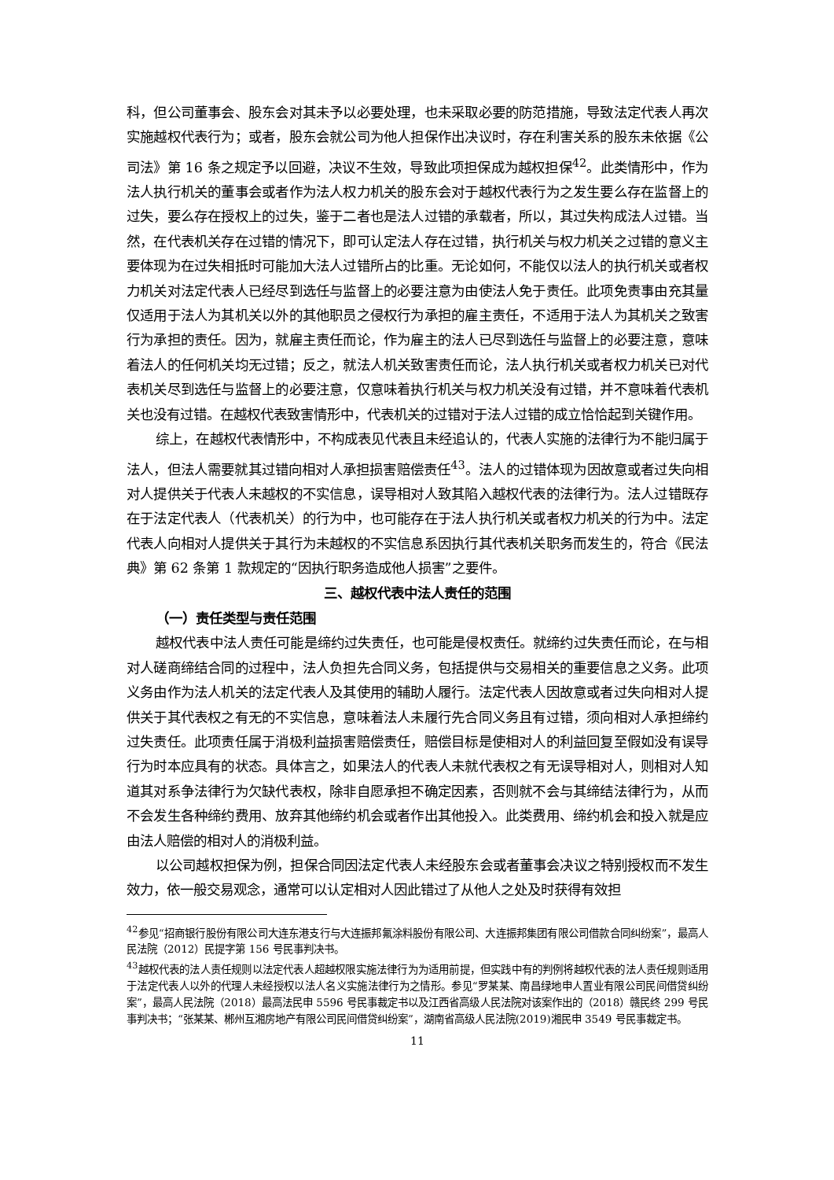科，但公司董事会、股东会对其未予以必要处理，也未采取必要的防范措施，导致法定代表人再次实施越权代表行为；或者，股东会就公司为他人担保作出决议时，存在利害关系的股东未依据《公司法》第 16 条之规定予以回避，决议不生效，导致此项担保成为越权担保<sup>42</sup>。此类情形中，作为法人执行机关的董事会或者作为法人权力机关的股东会对于越权代表行为之发生要么存在监督上的过失，要么存在授权上的过失，鉴于二者也是法人过错的承载者，所以，其过失构成法人过错。当然，在代表机关存在过错的情况下，即可认定法人存在过错，执行机关与权力机关之过错的意义主要体现为在过失相抵时可能加大法人过错所占的比重。无论如何，不能仅以法人的执行机关或者权力机关对法定代表人已经尽到选任与监督上的必要注意为由使法人免于责任。此项免责事由充其量仅适用于法人为其机关以外的其他职员之侵权行为承担的雇主责任，不适用于法人为其机关之致害行为承担的责任。因为，就雇主责任而论，作为雇主的法人已尽到选任与监督上的必要注意，意味着法人的任何机关均无过错；反之，就法人机关致害责任而论，法人执行机关或者权力机关已对代表机关尽到选任与监督上的必要注意，仅意味着执行机关与权力机关没有过错，并不意味着代表机关也没有过错。在越权代表致害情形中，代表机关的过错对于法人过错的成立恰恰起到关键作用。
综上，在越权代表情形中，不构成表见代表且未经追认的，代表人实施的法律行为不能归属于法人，但法人需要就其过错向相对人承担损害赔偿责任<sup>43</sup>。法人的过错体现为因故意或者过失向相对人提供关于代表人未越权的不实信息，误导相对人致其陷入越权代表的法律行为。法人过错既存在于法定代表人（代表机关）的行为中，也可能存在于法人执行机关或者权力机关的行为中。法定代表人向相对人提供关于其行为未越权的不实信息系因执行其代表机关职务而发生的，符合《民法典》第 62 条第 1 款规定的“因执行职务造成他人损害”之要件。
三、越权代表中法人责任的范围
（一）责任类型与责任范围
越权代表中法人责任可能是缔约过失责任，也可能是侵权责任。就缔约过失责任而论，在与相对人磋商缔结合同的过程中，法人负担先合同义务，包括提供与交易相关的重要信息之义务。此项义务由作为法人机关的法定代表人及其使用的辅助人履行。法定代表人因故意或者过失向相对人提供关于其代表权之有无的不实信息，意味着法人未履行先合同义务且有过错，须向相对人承担缔约过失责任。此项责任属于消极利益损害赔偿责任，赔偿目标是使相对人的利益回复至假如没有误导行为时本应具有的状态。具体言之，如果法人的代表人未就代表权之有无误导相对人，则相对人知道其对系争法律行为欠缺代表权，除非自愿承担不确定因素，否则就不会与其缔结法律行为，从而不会发生各种缔约费用、放弃其他缔约机会或者作出其他投入。此类费用、缔约机会和投入就是应由法人赔偿的相对人的消极利益。
以公司越权担保为例，担保合同因法定代表人未经股东会或者董事会决议之特别授权而不发生效力，依一般交易观念，通常可以认定相对人因此错过了从他人之处及时获得有效担
<sup>42</sup> 参见“招商银行股份有限公司大连东港支行与大连振邦氟涂料股份有限公司、大连振邦集团有限公司借款合同纠纷案”，最高人民法院（2012）民提字第 156 号民事判决书。
<sup>43</sup> 越权代表的法人责任规则以法定代表人超越权限实施法律行为为适用前提，但实践中有的判例将越权代表的法人责任规则适用于法定代表人以外的代理人未经授权以法人名义实施法律行为之情形。参见“罗某某、南昌绿地申人置业有限公司民间借贷纠纷案”，最高人民法院（2018）最高法民申 5596 号民事裁定书以及江西省高级人民法院对该案作出的（2018）赣民终 299 号民事判决书；“张某某、郴州互湘房地产有限公司民间借贷纠纷案”，湖南省高级人民法院(2019)湘民申 3549 号民事裁定书。
11